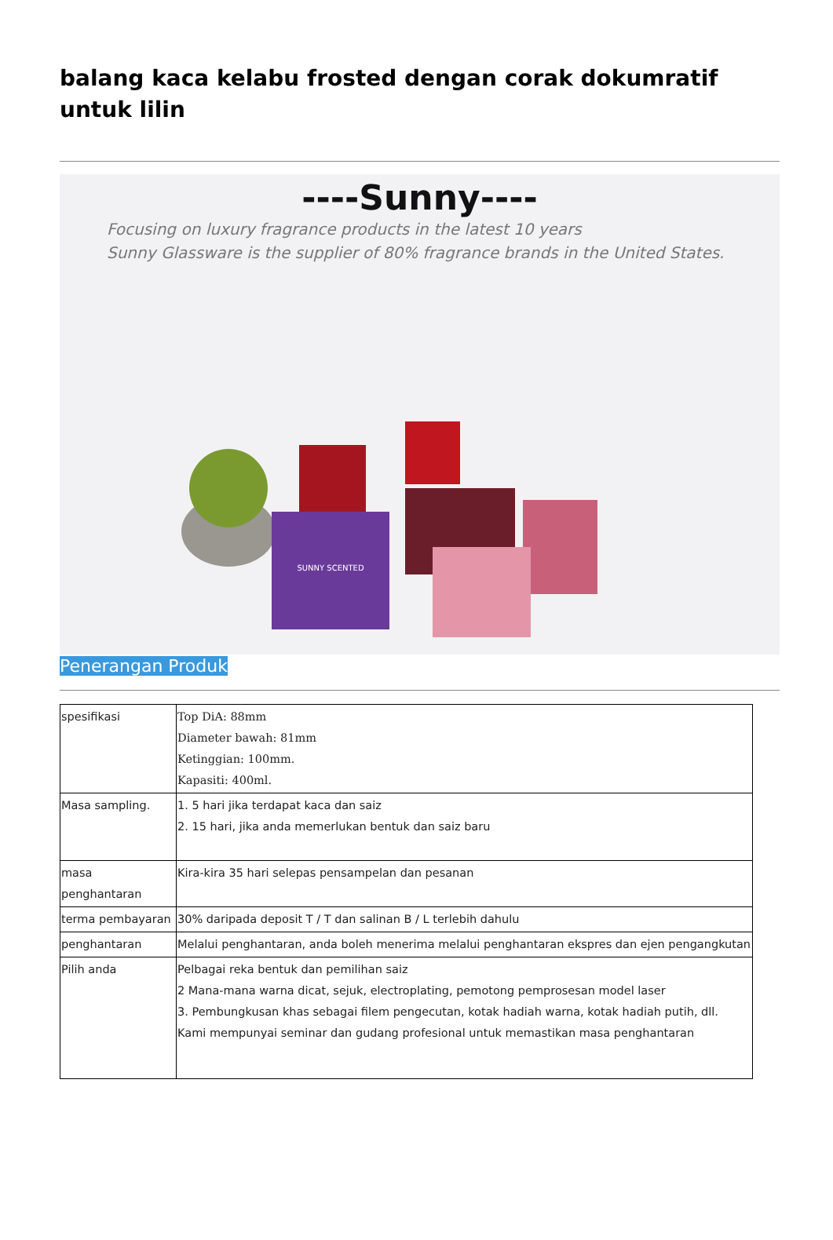balang kaca kelabu frosted dengan corak dokumratif untuk lilin
----Sunny----
Focusing on luxury fragrance products in the latest 10 years
Sunny Glassware is the supplier of 80% fragrance brands in the United States.
SUNNY SCENTED
Penerangan Produk
| spesifikasi | Top DiA: 88mm Diameter bawah: 81mm Ketinggian: 100mm. Kapasiti: 400ml. |
| Masa sampling. | 1. 5 hari jika terdapat kaca dan saiz 2. 15 hari, jika anda memerlukan bentuk dan saiz baru |
| masa penghantaran | Kira-kira 35 hari selepas pensampelan dan pesanan |
| terma pembayaran | 30% daripada deposit T / T dan salinan B / L terlebih dahulu |
| penghantaran | Melalui penghantaran, anda boleh menerima melalui penghantaran ekspres dan ejen pengangkutan |
| Pilih anda | Pelbagai reka bentuk dan pemilihan saiz 2 Mana-mana warna dicat, sejuk, electroplating, pemotong pemprosesan model laser 3. Pembungkusan khas sebagai filem pengecutan, kotak hadiah warna, kotak hadiah putih, dll. Kami mempunyai seminar dan gudang profesional untuk memastikan masa penghantaran |